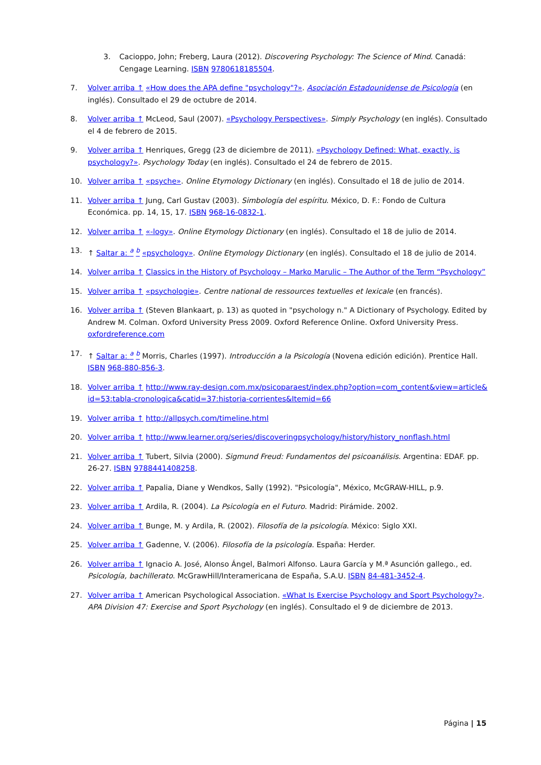3. Cacioppo, John; Freberg, Laura (2012). Discovering Psychology: The Science of Mind. Canadá: Cengage Learning. ISBN 9780618185504.
7. Volver arriba ↑ «How does the APA define "psychology"?». Asociación Estadounidense de Psicología (en inglés). Consultado el 29 de octubre de 2014.
8. Volver arriba ↑ McLeod, Saul (2007). «Psychology Perspectives». Simply Psychology (en inglés). Consultado el 4 de febrero de 2015.
9. Volver arriba ↑ Henriques, Gregg (23 de diciembre de 2011). «Psychology Defined: What, exactly, is psychology?». Psychology Today (en inglés). Consultado el 24 de febrero de 2015.
10. Volver arriba ↑ «psyche». Online Etymology Dictionary (en inglés). Consultado el 18 de julio de 2014.
11. Volver arriba ↑ Jung, Carl Gustav (2003). Simbología del espíritu. México, D. F.: Fondo de Cultura Económica. pp. 14, 15, 17. ISBN 968-16-0832-1.
12. Volver arriba ↑ «-logy». Online Etymology Dictionary (en inglés). Consultado el 18 de julio de 2014.
13. ↑ Saltar a: <sup>a</sup> <sup>b</sup> «psychology». Online Etymology Dictionary (en inglés). Consultado el 18 de julio de 2014.
14. Volver arriba ↑ Classics in the History of Psychology – Marko Marulic – The Author of the Term “Psychology”
15. Volver arriba ↑ «psychologie». Centre national de ressources textuelles et lexicale (en francés).
16. Volver arriba ↑ (Steven Blankaart, p. 13) as quoted in "psychology n." A Dictionary of Psychology. Edited by Andrew M. Colman. Oxford University Press 2009. Oxford Reference Online. Oxford University Press. oxfordreference.com
17. ↑ Saltar a: <sup>a</sup> <sup>b</sup> Morris, Charles (1997). Introducción a la Psicología (Novena edición edición). Prentice Hall. ISBN 968-880-856-3.
18. Volver arriba ↑ http://www.ray-design.com.mx/psicoparaest/index.php?option=com_content&view=article&id=53:tabla-cronologica&catid=37:historia-corrientes&Itemid=66
19. Volver arriba ↑ http://allpsych.com/timeline.html
20. Volver arriba ↑ http://www.learner.org/series/discoveringpsychology/history/history_nonflash.html
21. Volver arriba ↑ Tubert, Silvia (2000). Sigmund Freud: Fundamentos del psicoanálisis. Argentina: EDAF. pp. 26-27. ISBN 9788441408258.
22. Volver arriba ↑ Papalia, Diane y Wendkos, Sally (1992). "Psicología", México, McGRAW-HILL, p.9.
23. Volver arriba ↑ Ardila, R. (2004). La Psicología en el Futuro. Madrid: Pirámide. 2002.
24. Volver arriba ↑ Bunge, M. y Ardila, R. (2002). Filosofía de la psicología. México: Siglo XXI.
25. Volver arriba ↑ Gadenne, V. (2006). Filosofía de la psicología. España: Herder.
26. Volver arriba ↑ Ignacio A. José, Alonso Ángel, Balmori Alfonso. Laura García y M.ª Asunción gallego., ed. Psicología, bachillerato. McGrawHill/Interamericana de España, S.A.U. ISBN 84-481-3452-4.
27. Volver arriba ↑ American Psychological Association. «What Is Exercise Psychology and Sport Psychology?». APA Division 47: Exercise and Sport Psychology (en inglés). Consultado el 9 de diciembre de 2013.
Página | 15